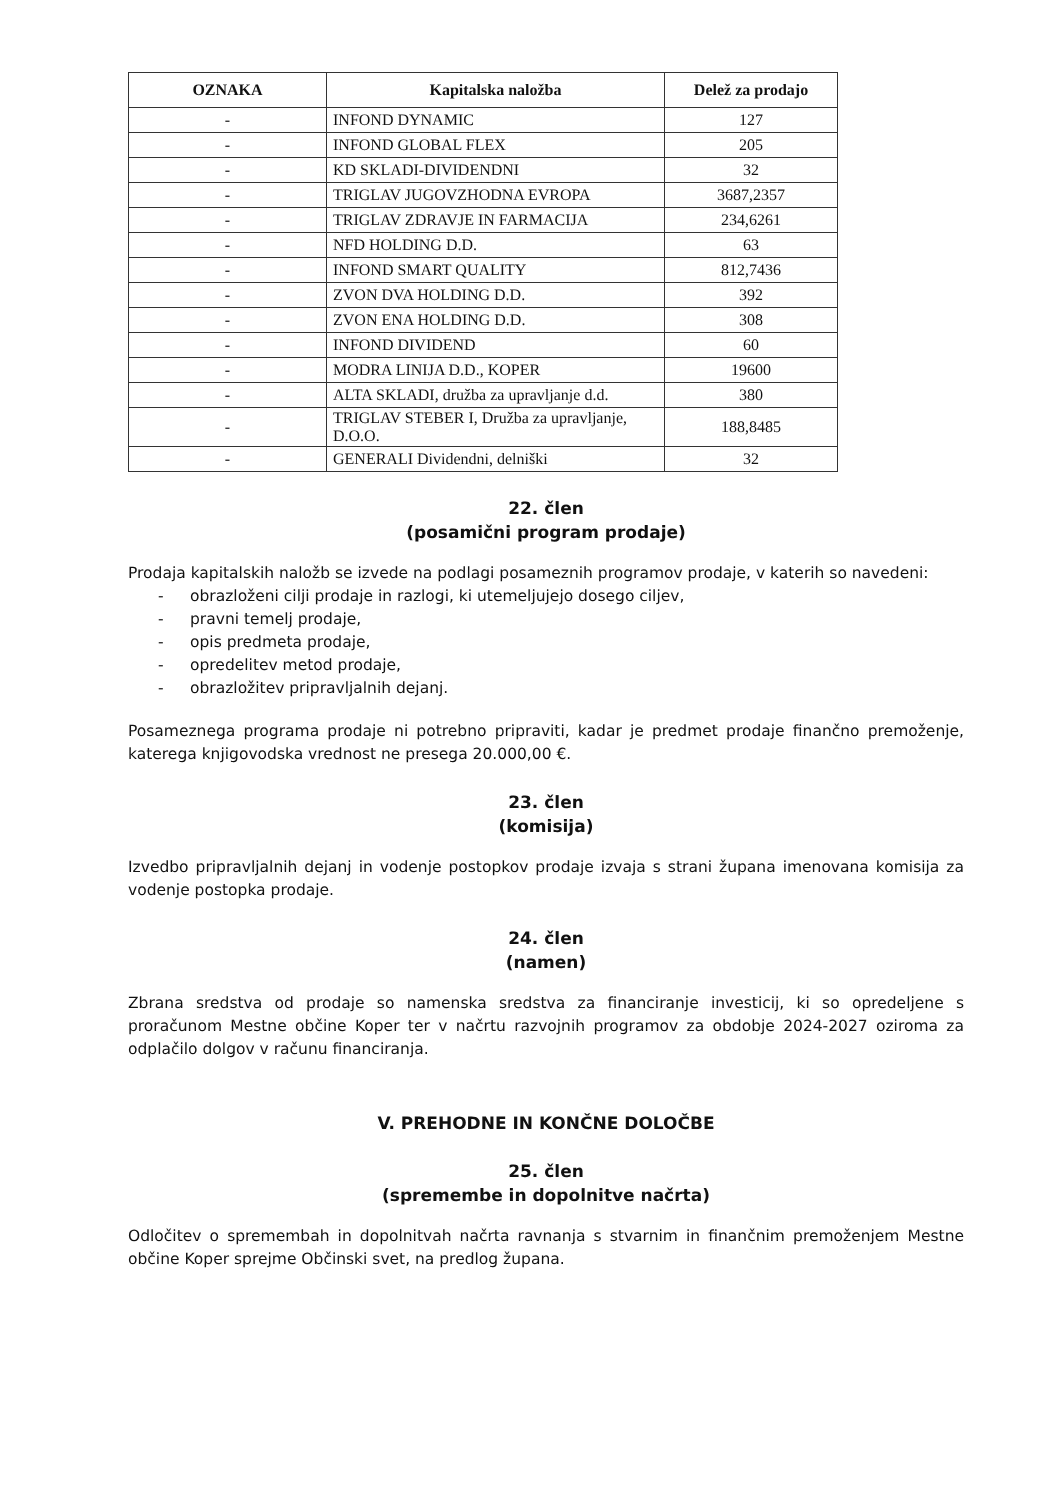| OZNAKA | Kapitalska naložba | Delež za prodajo |
| --- | --- | --- |
| - | INFOND DYNAMIC | 127 |
| - | INFOND GLOBAL FLEX | 205 |
| - | KD SKLADI-DIVIDENDNI | 32 |
| - | TRIGLAV JUGOVZHODNA EVROPA | 3687,2357 |
| - | TRIGLAV ZDRAVJE IN FARMACIJA | 234,6261 |
| - | NFD HOLDING D.D. | 63 |
| - | INFOND SMART QUALITY | 812,7436 |
| - | ZVON DVA HOLDING D.D. | 392 |
| - | ZVON ENA HOLDING D.D. | 308 |
| - | INFOND DIVIDEND | 60 |
| - | MODRA LINIJA D.D., KOPER | 19600 |
| - | ALTA SKLADI, družba za upravljanje d.d. | 380 |
| - | TRIGLAV STEBER I, Družba za upravljanje, D.O.O. | 188,8485 |
| - | GENERALI Dividendni, delniški | 32 |
22. člen
(posamični program prodaje)
Prodaja kapitalskih naložb se izvede na podlagi posameznih programov prodaje, v katerih so navedeni:
- obrazloženi cilji prodaje in razlogi, ki utemeljujejo dosego ciljev,
- pravni temelj prodaje,
- opis predmeta prodaje,
- opredelitev metod prodaje,
- obrazložitev pripravljalnih dejanj.
Posameznega programa prodaje ni potrebno pripraviti, kadar je predmet prodaje finančno premoženje, katerega knjigovodska vrednost ne presega 20.000,00 €.
23. člen
(komisija)
Izvedbo pripravljalnih dejanj in vodenje postopkov prodaje izvaja s strani župana imenovana komisija za vodenje postopka prodaje.
24. člen
(namen)
Zbrana sredstva od prodaje so namenska sredstva za financiranje investicij, ki so opredeljene s proračunom Mestne občine Koper ter v načrtu razvojnih programov za obdobje 2024-2027 oziroma za odplačilo dolgov v računu financiranja.
V. PREHODNE IN KONČNE DOLOČBE
25. člen
(spremembe in dopolnitve načrta)
Odločitev o spremembah in dopolnitvah načrta ravnanja s stvarnim in finančnim premoženjem Mestne občine Koper sprejme Občinski svet, na predlog župana.